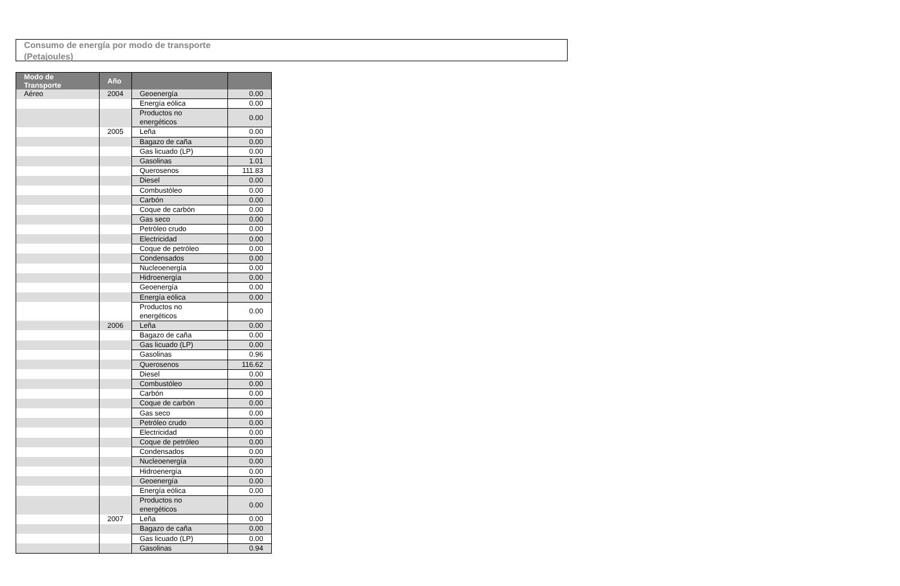Consumo de energía por modo de transporte
(Petajoules)
| Modo de Transporte | Año | | |
| --- | --- | --- | --- |
| Aéreo | 2004 | Geoenergía | 0.00 |
| | | Energía eólica | 0.00 |
| | | Productos no energéticos | 0.00 |
| | 2005 | Leña | 0.00 |
| | | Bagazo de caña | 0.00 |
| | | Gas licuado (LP) | 0.00 |
| | | Gasolinas | 1.01 |
| | | Querosenos | 111.83 |
| | | Diesel | 0.00 |
| | | Combustóleo | 0.00 |
| | | Carbón | 0.00 |
| | | Coque de carbón | 0.00 |
| | | Gas seco | 0.00 |
| | | Petróleo crudo | 0.00 |
| | | Electricidad | 0.00 |
| | | Coque de petróleo | 0.00 |
| | | Condensados | 0.00 |
| | | Nucleoenergía | 0.00 |
| | | Hidroenergía | 0.00 |
| | | Geoenergía | 0.00 |
| | | Energía eólica | 0.00 |
| | | Productos no energéticos | 0.00 |
| | 2006 | Leña | 0.00 |
| | | Bagazo de caña | 0.00 |
| | | Gas licuado (LP) | 0.00 |
| | | Gasolinas | 0.96 |
| | | Querosenos | 116.62 |
| | | Diesel | 0.00 |
| | | Combustóleo | 0.00 |
| | | Carbón | 0.00 |
| | | Coque de carbón | 0.00 |
| | | Gas seco | 0.00 |
| | | Petróleo crudo | 0.00 |
| | | Electricidad | 0.00 |
| | | Coque de petróleo | 0.00 |
| | | Condensados | 0.00 |
| | | Nucleoenergía | 0.00 |
| | | Hidroenergía | 0.00 |
| | | Geoenergía | 0.00 |
| | | Energía eólica | 0.00 |
| | | Productos no energéticos | 0.00 |
| | 2007 | Leña | 0.00 |
| | | Bagazo de caña | 0.00 |
| | | Gas licuado (LP) | 0.00 |
| | | Gasolinas | 0.94 |